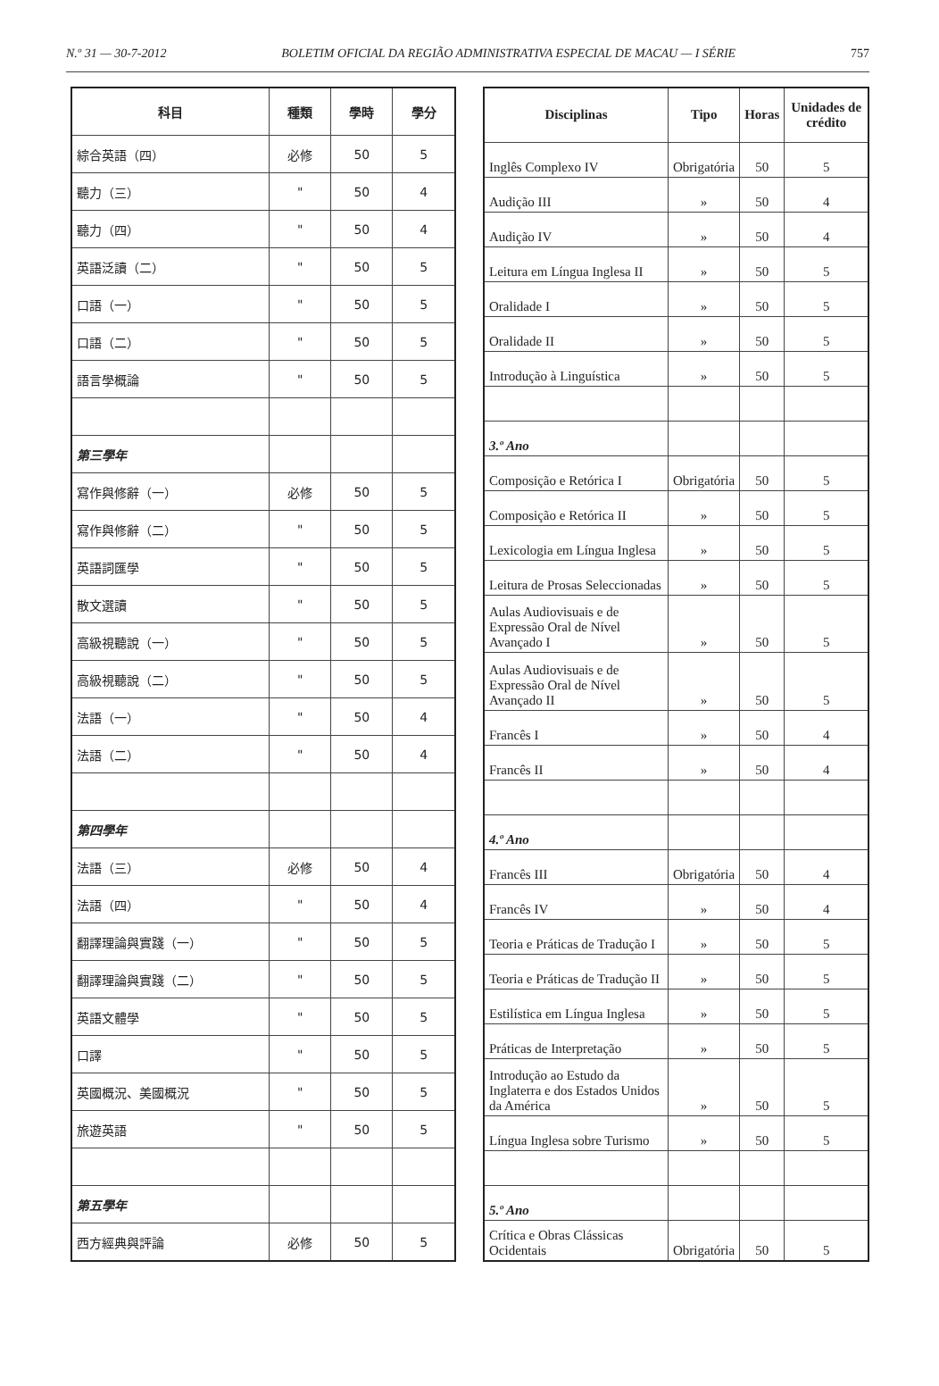N.º 31 — 30-7-2012 BOLETIM OFICIAL DA REGIÃO ADMINISTRATIVA ESPECIAL DE MACAU — I SÉRIE 757
| 科目 | 種類 | 學時 | 學分 |
| --- | --- | --- | --- |
| 綜合英語（四） | 必修 | 50 | 5 |
| 聽力（三） | " | 50 | 4 |
| 聽力（四） | " | 50 | 4 |
| 英語泛讀（二） | " | 50 | 5 |
| 口語（一） | " | 50 | 5 |
| 口語（二） | " | 50 | 5 |
| 語言學概論 | " | 50 | 5 |
| 第三學年 | | | |
| 寫作與修辭（一） | 必修 | 50 | 5 |
| 寫作與修辭（二） | " | 50 | 5 |
| 英語詞匯學 | " | 50 | 5 |
| 散文選讀 | " | 50 | 5 |
| 高級視聽說（一） | " | 50 | 5 |
| 高級視聽說（二） | " | 50 | 5 |
| 法語（一） | " | 50 | 4 |
| 法語（二） | " | 50 | 4 |
| 第四學年 | | | |
| 法語（三） | 必修 | 50 | 4 |
| 法語（四） | " | 50 | 4 |
| 翻譯理論與實踐（一） | " | 50 | 5 |
| 翻譯理論與實踐（二） | " | 50 | 5 |
| 英語文體學 | " | 50 | 5 |
| 口譯 | " | 50 | 5 |
| 英國概況、美國概況 | " | 50 | 5 |
| 旅遊英語 | " | 50 | 5 |
| 第五學年 | | | |
| 西方經典與評論 | 必修 | 50 | 5 |
| Disciplinas | Tipo | Horas | Unidades de crédito |
| --- | --- | --- | --- |
| Inglês Complexo IV | Obrigatória | 50 | 5 |
| Audição III | » | 50 | 4 |
| Audição IV | » | 50 | 4 |
| Leitura em Língua Inglesa II | » | 50 | 5 |
| Oralidade I | » | 50 | 5 |
| Oralidade II | » | 50 | 5 |
| Introdução à Linguística | » | 50 | 5 |
| 3.º Ano | | | |
| Composição e Retórica I | Obrigatória | 50 | 5 |
| Composição e Retórica II | » | 50 | 5 |
| Lexicologia em Língua Inglesa | » | 50 | 5 |
| Leitura de Prosas Seleccionadas | » | 50 | 5 |
| Aulas Audiovisuais e de Expressão Oral de Nível Avançado I | » | 50 | 5 |
| Aulas Audiovisuais e de Expressão Oral de Nível Avançado II | » | 50 | 5 |
| Francês I | » | 50 | 4 |
| Francês II | » | 50 | 4 |
| 4.º Ano | | | |
| Francês III | Obrigatória | 50 | 4 |
| Francês IV | » | 50 | 4 |
| Teoria e Práticas de Tradução I | » | 50 | 5 |
| Teoria e Práticas de Tradução II | » | 50 | 5 |
| Estilística em Língua Inglesa | » | 50 | 5 |
| Práticas de Interpretação | » | 50 | 5 |
| Introdução ao Estudo da Inglaterra e dos Estados Unidos da América | » | 50 | 5 |
| Língua Inglesa sobre Turismo | » | 50 | 5 |
| 5.º Ano | | | |
| Crítica e Obras Clássicas Ocidentais | Obrigatória | 50 | 5 |